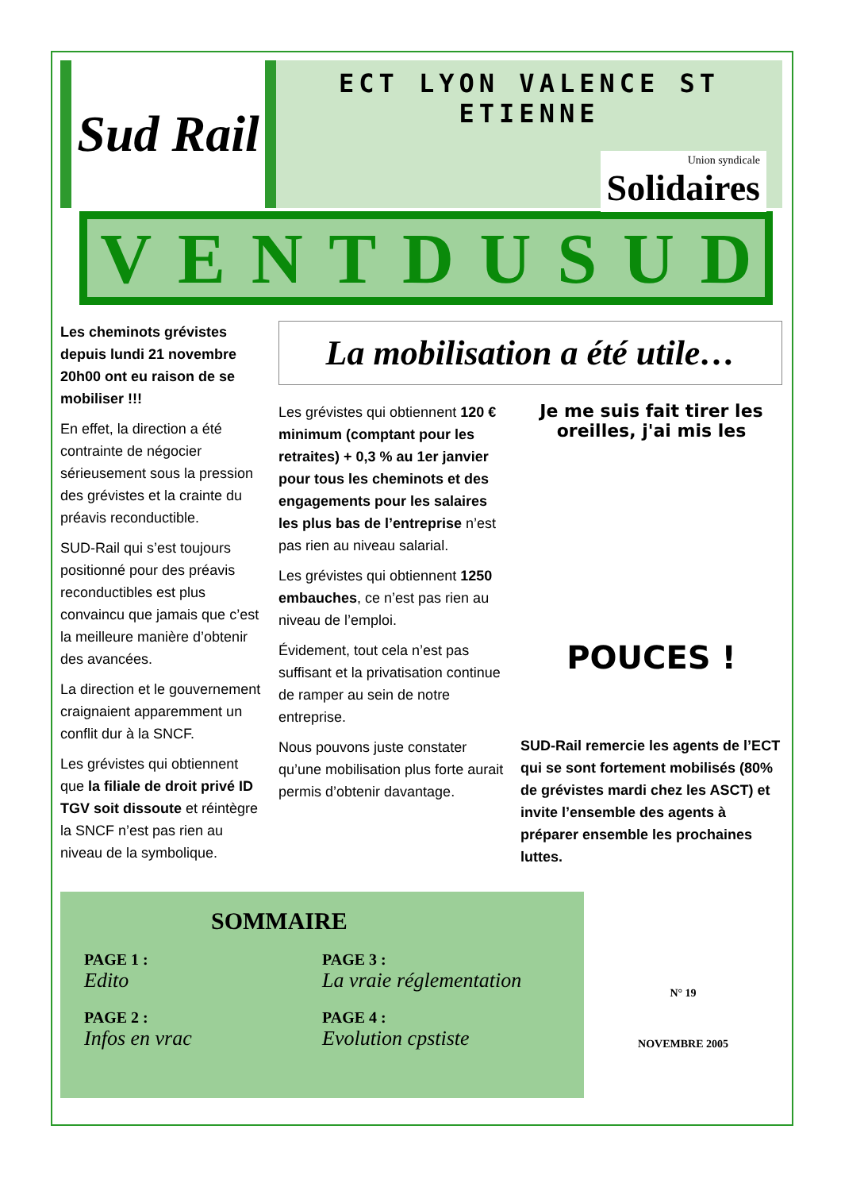Sud Rail
ECT LYON VALENCE ST ETIENNE
Union syndicale
Solidaires
VENT DU SUD
Les cheminots grévistes depuis lundi 21 novembre 20h00 ont eu raison de se mobiliser !!!
En effet, la direction a été contrainte de négocier sérieusement sous la pression des grévistes et la crainte du préavis reconductible.
SUD-Rail qui s’est toujours positionné pour des préavis reconductibles est plus convaincu que jamais que c’est la meilleure manière d’obtenir des avancées.
La direction et le gouvernement craignaient apparemment un conflit dur à la SNCF.
Les grévistes qui obtiennent que la filiale de droit privé ID TGV soit dissoute et réintègre la SNCF n’est pas rien au niveau de la symbolique.
La mobilisation a été utile…
Les grévistes qui obtiennent 120 € minimum (comptant pour les retraites) + 0,3 % au 1er janvier pour tous les cheminots et des engagements pour les salaires les plus bas de l’entreprise n’est pas rien au niveau salarial.
Les grévistes qui obtiennent 1250 embauches, ce n’est pas rien au niveau de l’emploi.
Évidement, tout cela n’est pas suffisant et la privatisation continue de ramper au sein de notre entreprise.
Nous pouvons juste constater qu’une mobilisation plus forte aurait permis d’obtenir davantage.
Je me suis fait tirer les oreilles, j'ai mis les
POUCES !
SUD-Rail remercie les agents de l’ECT qui se sont fortement mobilisés (80% de grévistes mardi chez les ASCT) et invite l’ensemble des agents à préparer ensemble les prochaines luttes.
SOMMAIRE
PAGE 1 :
Edito
PAGE 3 :
La vraie réglementation
PAGE 2 :
Infos en vrac
PAGE 4 :
Evolution cpstiste
N° 19
NOVEMBRE 2005